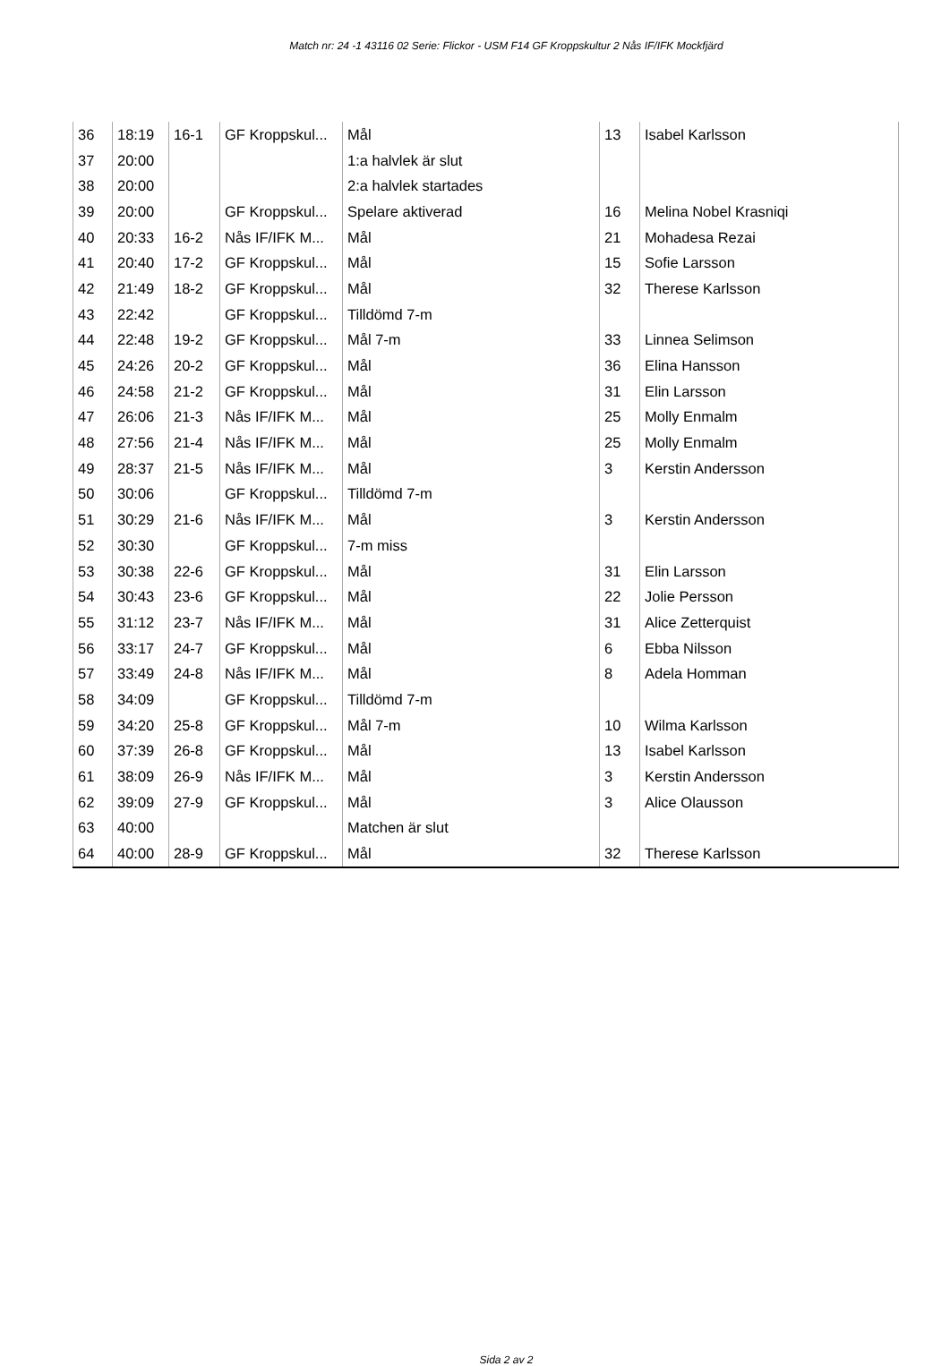Match nr: 24 -1 43116 02 Serie: Flickor - USM F14 GF Kroppskultur 2 Nås IF/IFK Mockfjärd
| 36 | 18:19 | 16-1 | GF Kroppskul... | Mål | 13 | Isabel Karlsson |
| 37 | 20:00 | | | 1:a halvlek är slut | | |
| 38 | 20:00 | | | 2:a halvlek startades | | |
| 39 | 20:00 | | GF Kroppskul... | Spelare aktiverad | 16 | Melina Nobel Krasniqi |
| 40 | 20:33 | 16-2 | Nås IF/IFK M... | Mål | 21 | Mohadesa Rezai |
| 41 | 20:40 | 17-2 | GF Kroppskul... | Mål | 15 | Sofie Larsson |
| 42 | 21:49 | 18-2 | GF Kroppskul... | Mål | 32 | Therese Karlsson |
| 43 | 22:42 | | GF Kroppskul... | Tilldömd 7-m | | |
| 44 | 22:48 | 19-2 | GF Kroppskul... | Mål 7-m | 33 | Linnea Selimson |
| 45 | 24:26 | 20-2 | GF Kroppskul... | Mål | 36 | Elina Hansson |
| 46 | 24:58 | 21-2 | GF Kroppskul... | Mål | 31 | Elin Larsson |
| 47 | 26:06 | 21-3 | Nås IF/IFK M... | Mål | 25 | Molly Enmalm |
| 48 | 27:56 | 21-4 | Nås IF/IFK M... | Mål | 25 | Molly Enmalm |
| 49 | 28:37 | 21-5 | Nås IF/IFK M... | Mål | 3 | Kerstin Andersson |
| 50 | 30:06 | | GF Kroppskul... | Tilldömd 7-m | | |
| 51 | 30:29 | 21-6 | Nås IF/IFK M... | Mål | 3 | Kerstin Andersson |
| 52 | 30:30 | | GF Kroppskul... | 7-m miss | | |
| 53 | 30:38 | 22-6 | GF Kroppskul... | Mål | 31 | Elin Larsson |
| 54 | 30:43 | 23-6 | GF Kroppskul... | Mål | 22 | Jolie Persson |
| 55 | 31:12 | 23-7 | Nås IF/IFK M... | Mål | 31 | Alice Zetterquist |
| 56 | 33:17 | 24-7 | GF Kroppskul... | Mål | 6 | Ebba Nilsson |
| 57 | 33:49 | 24-8 | Nås IF/IFK M... | Mål | 8 | Adela Homman |
| 58 | 34:09 | | GF Kroppskul... | Tilldömd 7-m | | |
| 59 | 34:20 | 25-8 | GF Kroppskul... | Mål 7-m | 10 | Wilma Karlsson |
| 60 | 37:39 | 26-8 | GF Kroppskul... | Mål | 13 | Isabel Karlsson |
| 61 | 38:09 | 26-9 | Nås IF/IFK M... | Mål | 3 | Kerstin Andersson |
| 62 | 39:09 | 27-9 | GF Kroppskul... | Mål | 3 | Alice Olausson |
| 63 | 40:00 | | | Matchen är slut | | |
| 64 | 40:00 | 28-9 | GF Kroppskul... | Mål | 32 | Therese Karlsson |
Sida 2 av 2